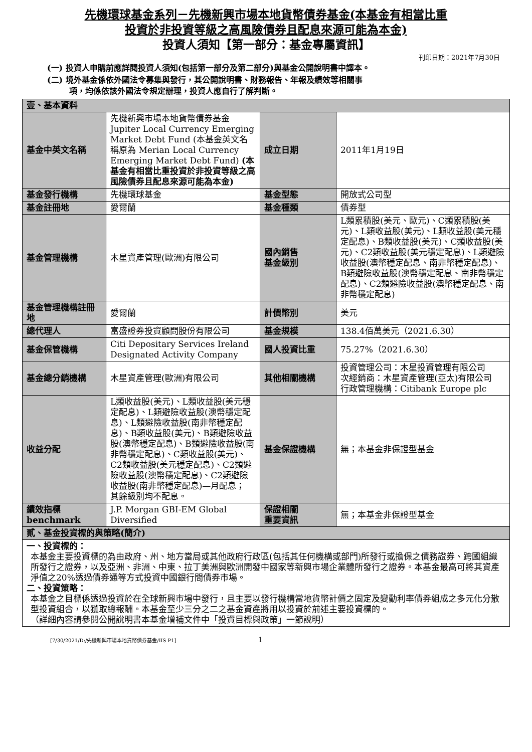先機環球基金系列－先機新興市場本地貨幣債券基金(本基金有相當比重
投資於非投資等級之高風險債券且配息來源可能為本金)
投資人須知【第一部分：基金專屬資訊】
刊印日期：2021年7月30日
(一) 投資人申購前應詳閱投資人須知(包括第一部分及第二部分)與基金公開說明書中譯本。
(二) 境外基金係依外國法令募集與發行，其公開說明書、財務報告、年報及績效等相關事
項，均係依該外國法令規定辦理，投資人應自行了解判斷。
| 壹、基本資料 | | | |
| 基金中英文名稱 | 先機新興市場本地貨幣債券基金 Jupiter Local Currency Emerging Market Debt Fund (本基金英文名稱原為 Merian Local Currency Emerging Market Debt Fund) (本基金有相當比重投資於非投資等級之高風險債券且配息來源可能為本金) | 成立日期 | 2011年1月19日 |
| 基金發行機構 | 先機環球基金 | 基金型態 | 開放式公司型 |
| 基金註冊地 | 愛爾蘭 | 基金種類 | 債券型 |
| 基金管理機構 | 木星資產管理(歐洲)有限公司 | 國內銷售 基金級別 | L類累積股(美元、歐元)、C類累積股(美元)、L類收益股(美元)、L類收益股(美元穩定配息)、B類收益股(美元)、C類收益股(美元)、C2類收益股(美元穩定配息)、L類避險收益股(澳幣穩定配息、南非幣穩定配息)、B類避險收益股(澳幣穩定配息、南非幣穩定配息)、C2類避險收益股(澳幣穩定配息、南非幣穩定配息) |
| 基金管理機構註冊地 | 愛爾蘭 | 計價幣別 | 美元 |
| 總代理人 | 富盛證券投資顧問股份有限公司 | 基金規模 | 138.4佰萬美元（2021.6.30） |
| 基金保管機構 | Citi Depositary Services Ireland Designated Activity Company | 國人投資比重 | 75.27%（2021.6.30） |
| 基金總分銷機構 | 木星資產管理(歐洲)有限公司 | 其他相關機構 | 投資管理公司：木星投資管理有限公司 次經銷商：木星資產管理(亞太)有限公司 行政管理機構：Citibank Europe plc |
| 收益分配 | L類收益股(美元)、L類收益股(美元穩定配息)、L類避險收益股(澳幣穩定配息)、L類避險收益股(南非幣穩定配息)、B類收益股(美元)、B類避險收益股(澳幣穩定配息)、B類避險收益股(南非幣穩定配息)、C類收益股(美元)、C2類收益股(美元穩定配息)、C2類避險收益股(澳幣穩定配息)、C2類避險收益股(南非幣穩定配息)—月配息； 其餘級別均不配息。 | 基金保證機構 | 無；本基金非保證型基金 |
| 績效指標 benchmark | J.P. Morgan GBI-EM Global Diversified | 保證相關 重要資訊 | 無；本基金非保證型基金 |
| 貳、基金投資標的與策略(簡介) | | | |
| 一、投資標的： 本基金主要投資標的為由政府、州、地方當局或其他政府行政區(包括其任何機構或部門)所發行或擔保之債務證券、跨國組織所發行之證券，以及亞洲、非洲、中東、拉丁美洲與歐洲開發中國家等新興市場企業體所發行之證券。本基金最高可將其資產淨值之20%透過債券通等方式投資中國銀行間債券市場。 二、投資策略： 本基金之目標係透過投資於在全球新興市場中發行，且主要以發行機構當地貨幣計價之固定及變動利率債券組成之多元化分散型投資組合，以獲取總報酬。本基金至少三分之二之基金資產將用以投資於前述主要投資標的。 （詳細內容請參閱公開說明書本基金增補文件中「投資目標與政策」一節說明） | | | |
[7/30/2021/D:/先機新興市場本地貨幣債券基金/IIS P1] 1